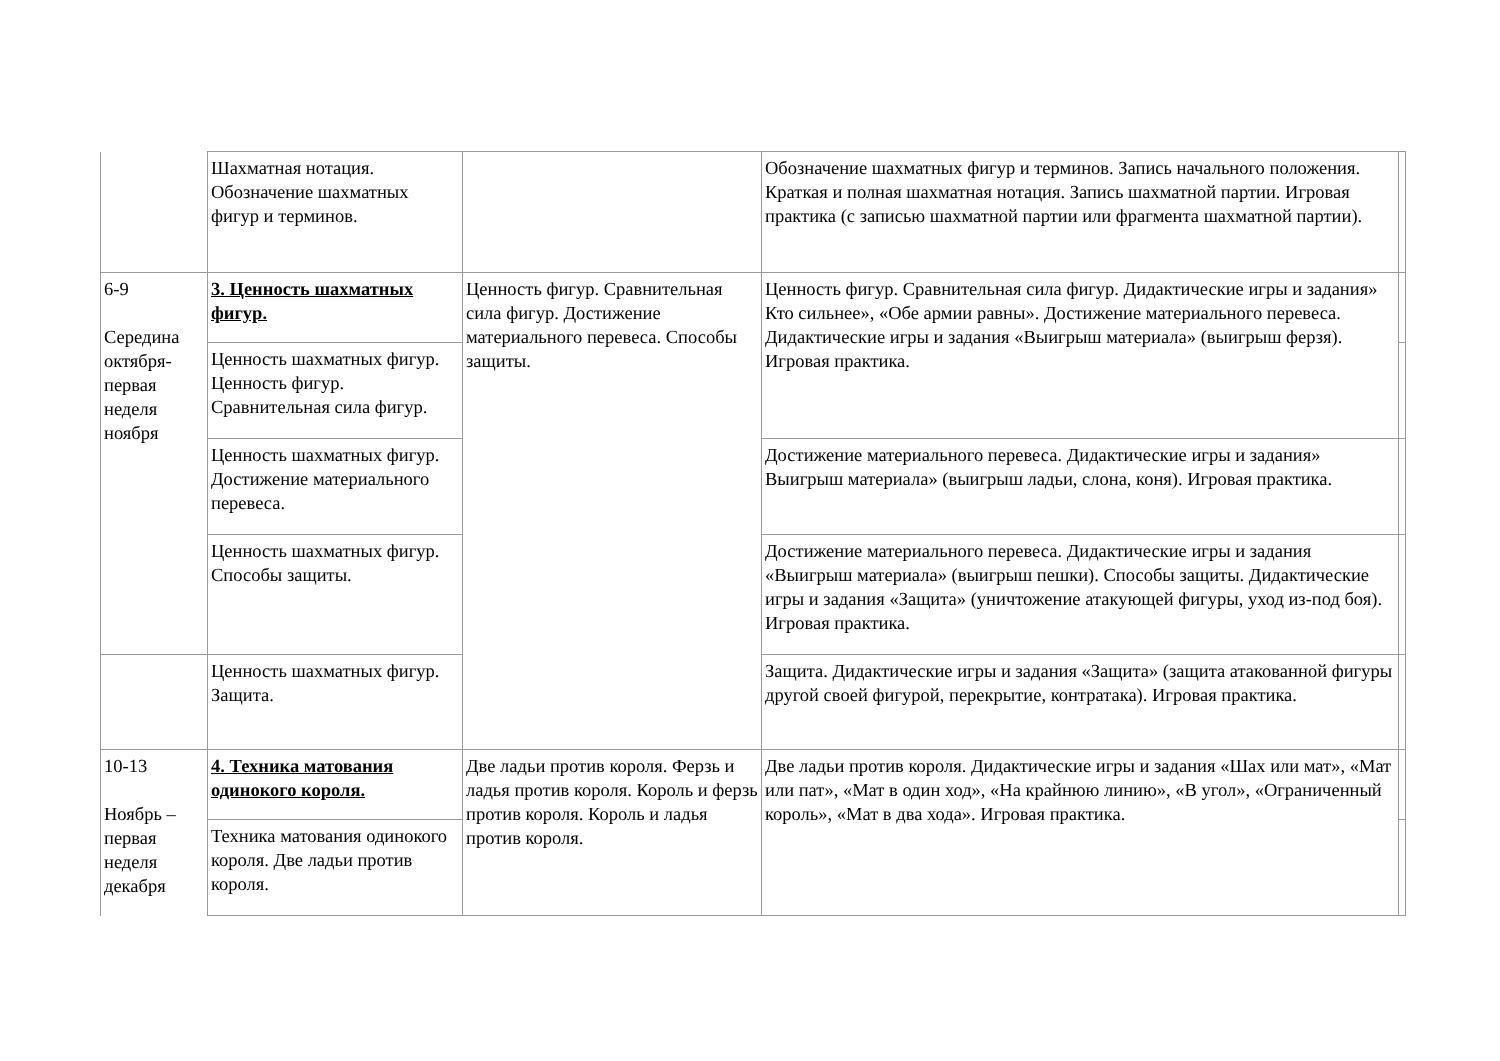| | Шахматная нотация. Обозначение шахматных фигур и терминов. | | Обозначение шахматных фигур и терминов. Запись начального положения. Краткая и полная шахматная нотация. Запись шахматной партии. Игровая практика (с записью шахматной партии или фрагмента шахматной партии). | |
| 6-9 Середина октября-первая неделя ноября | 3. Ценность шахматных фигур. | Ценность фигур. Сравнительная сила фигур. Достижение материального перевеса. Способы защиты. | Ценность фигур. Сравнительная сила фигур. Дидактические игры и задания» Кто сильнее», «Обе армии равны». Достижение материального перевеса. Дидактические игры и задания «Выигрыш материала» (выигрыш ферзя). Игровая практика. | |
| | Ценность шахматных фигур. Ценность фигур. Сравнительная сила фигур. | | | |
| | Ценность шахматных фигур. Достижение материального перевеса. | | Достижение материального перевеса. Дидактические игры и задания» Выигрыш материала» (выигрыш ладьи, слона, коня). Игровая практика. | |
| | Ценность шахматных фигур. Способы защиты. | | Достижение материального перевеса. Дидактические игры и задания «Выигрыш материала» (выигрыш пешки). Способы защиты. Дидактические игры и задания «Защита» (уничтожение атакующей фигуры, уход из-под боя). Игровая практика. | |
| | Ценность шахматных фигур. Защита. | | Защита. Дидактические игры и задания «Защита» (защита атакованной фигуры другой своей фигурой, перекрытие, контратака). Игровая практика. | |
| 10-13 Ноябрь – первая неделя декабря | 4. Техника матования одинокого короля. | Две ладьи против короля. Ферзь и ладья против короля. Король и ферзь против короля. Король и ладья против короля. | Две ладьи против короля. Дидактические игры и задания «Шах или мат», «Мат или пат», «Мат в один ход», «На крайнюю линию», «В угол», «Ограниченный король», «Мат в два хода». Игровая практика. | |
| | Техника матования одинокого короля. Две ладьи против короля. | | | |